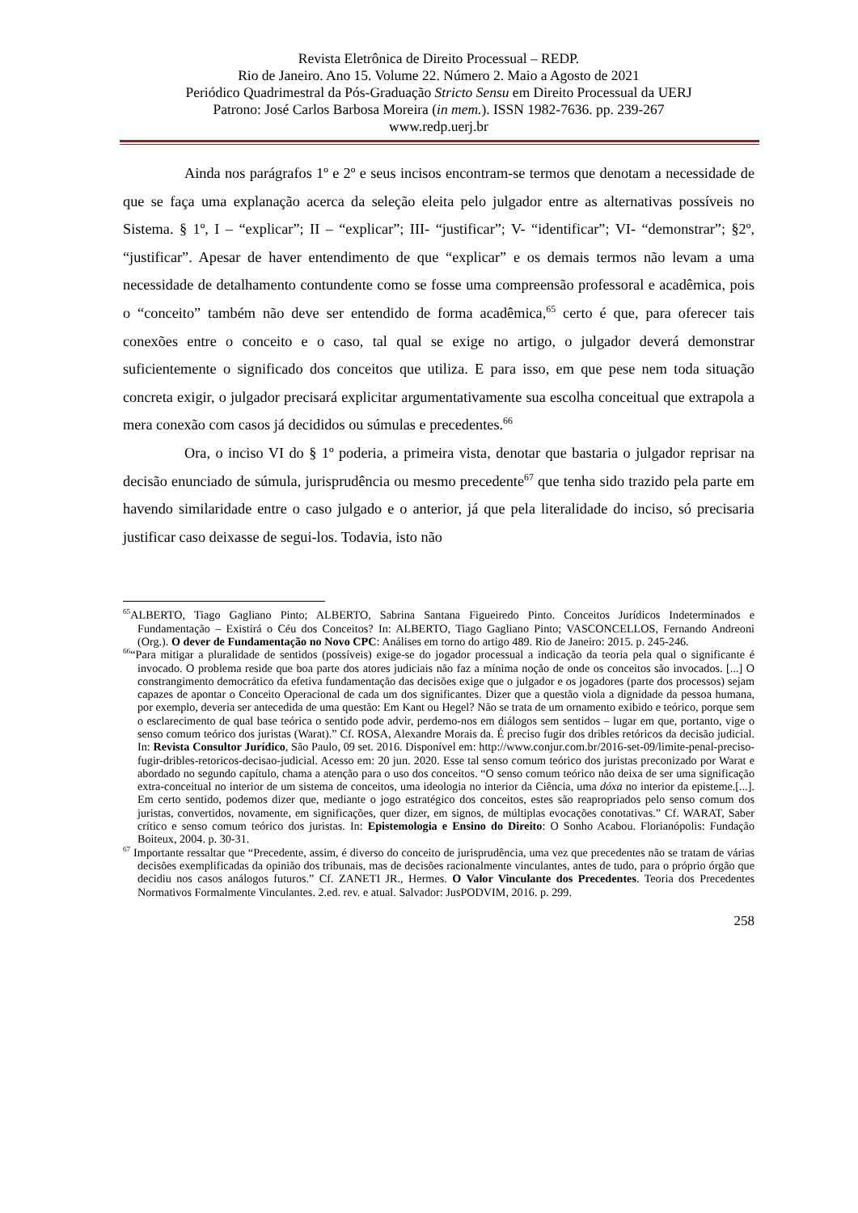Revista Eletrônica de Direito Processual – REDP.
Rio de Janeiro. Ano 15. Volume 22. Número 2. Maio a Agosto de 2021
Periódico Quadrimestral da Pós-Graduação Stricto Sensu em Direito Processual da UERJ
Patrono: José Carlos Barbosa Moreira (in mem.). ISSN 1982-7636. pp. 239-267
www.redp.uerj.br
Ainda nos parágrafos 1º e 2º e seus incisos encontram-se termos que denotam a necessidade de que se faça uma explanação acerca da seleção eleita pelo julgador entre as alternativas possíveis no Sistema. § 1º, I – “explicar”; II – “explicar”; III- “justificar”; V- “identificar”; VI- “demonstrar”; §2º, “justificar”. Apesar de haver entendimento de que “explicar” e os demais termos não levam a uma necessidade de detalhamento contundente como se fosse uma compreensão professoral e acadêmica, pois o “conceito” também não deve ser entendido de forma acadêmica,<sup>65</sup> certo é que, para oferecer tais conexões entre o conceito e o caso, tal qual se exige no artigo, o julgador deverá demonstrar suficientemente o significado dos conceitos que utiliza. E para isso, em que pese nem toda situação concreta exigir, o julgador precisará explicitar argumentativamente sua escolha conceitual que extrapola a mera conexão com casos já decididos ou súmulas e precedentes.<sup>66</sup>
Ora, o inciso VI do § 1º poderia, a primeira vista, denotar que bastaria o julgador reprisar na decisão enunciado de súmula, jurisprudência ou mesmo precedente<sup>67</sup> que tenha sido trazido pela parte em havendo similaridade entre o caso julgado e o anterior, já que pela literalidade do inciso, só precisaria justificar caso deixasse de segui-los. Todavia, isto não
<sup>65</sup> ALBERTO, Tiago Gagliano Pinto; ALBERTO, Sabrina Santana Figueiredo Pinto. Conceitos Jurídicos Indeterminados e Fundamentação – Existirá o Céu dos Conceitos? In: ALBERTO, Tiago Gagliano Pinto; VASCONCELLOS, Fernando Andreoni (Org.). O dever de Fundamentação no Novo CPC: Análises em torno do artigo 489. Rio de Janeiro: 2015. p. 245-246.
<sup>66</sup> “Para mitigar a pluralidade de sentidos (possíveis) exige-se do jogador processual a indicação da teoria pela qual o significante é invocado. O problema reside que boa parte dos atores judiciais não faz a mínima noção de onde os conceitos são invocados. [...] O constrangimento democrático da efetiva fundamentação das decisões exige que o julgador e os jogadores (parte dos processos) sejam capazes de apontar o Conceito Operacional de cada um dos significantes. Dizer que a questão viola a dignidade da pessoa humana, por exemplo, deveria ser antecedida de uma questão: Em Kant ou Hegel? Não se trata de um ornamento exibido e teórico, porque sem o esclarecimento de qual base teórica o sentido pode advir, perdemo-nos em diálogos sem sentidos – lugar em que, portanto, vige o senso comum teórico dos juristas (Warat).” Cf. ROSA, Alexandre Morais da. É preciso fugir dos dribles retóricos da decisão judicial. In: Revista Consultor Jurídico, São Paulo, 09 set. 2016. Disponível em: http://www.conjur.com.br/2016-set-09/limite-penal-preciso-fugir-dribles-retoricos-decisao-judicial. Acesso em: 20 jun. 2020. Esse tal senso comum teórico dos juristas preconizado por Warat e abordado no segundo capítulo, chama a atenção para o uso dos conceitos. “O senso comum teórico não deixa de ser uma significação extra-conceitual no interior de um sistema de conceitos, uma ideologia no interior da Ciência, uma dóxa no interior da episteme.[...]. Em certo sentido, podemos dizer que, mediante o jogo estratégico dos conceitos, estes são reapropriados pelo senso comum dos juristas, convertidos, novamente, em significações, quer dizer, em signos, de múltiplas evocações conotativas.” Cf. WARAT, Saber crítico e senso comum teórico dos juristas. In: Epistemologia e Ensino do Direito: O Sonho Acabou. Florianópolis: Fundação Boiteux, 2004. p. 30-31.
<sup>67</sup> Importante ressaltar que “Precedente, assim, é diverso do conceito de jurisprudência, uma vez que precedentes não se tratam de várias decisões exemplificadas da opinião dos tribunais, mas de decisões racionalmente vinculantes, antes de tudo, para o próprio órgão que decidiu nos casos análogos futuros.” Cf. ZANETI JR., Hermes. O Valor Vinculante dos Precedentes. Teoria dos Precedentes Normativos Formalmente Vinculantes. 2.ed. rev. e atual. Salvador: JusPODVIM, 2016. p. 299.
258